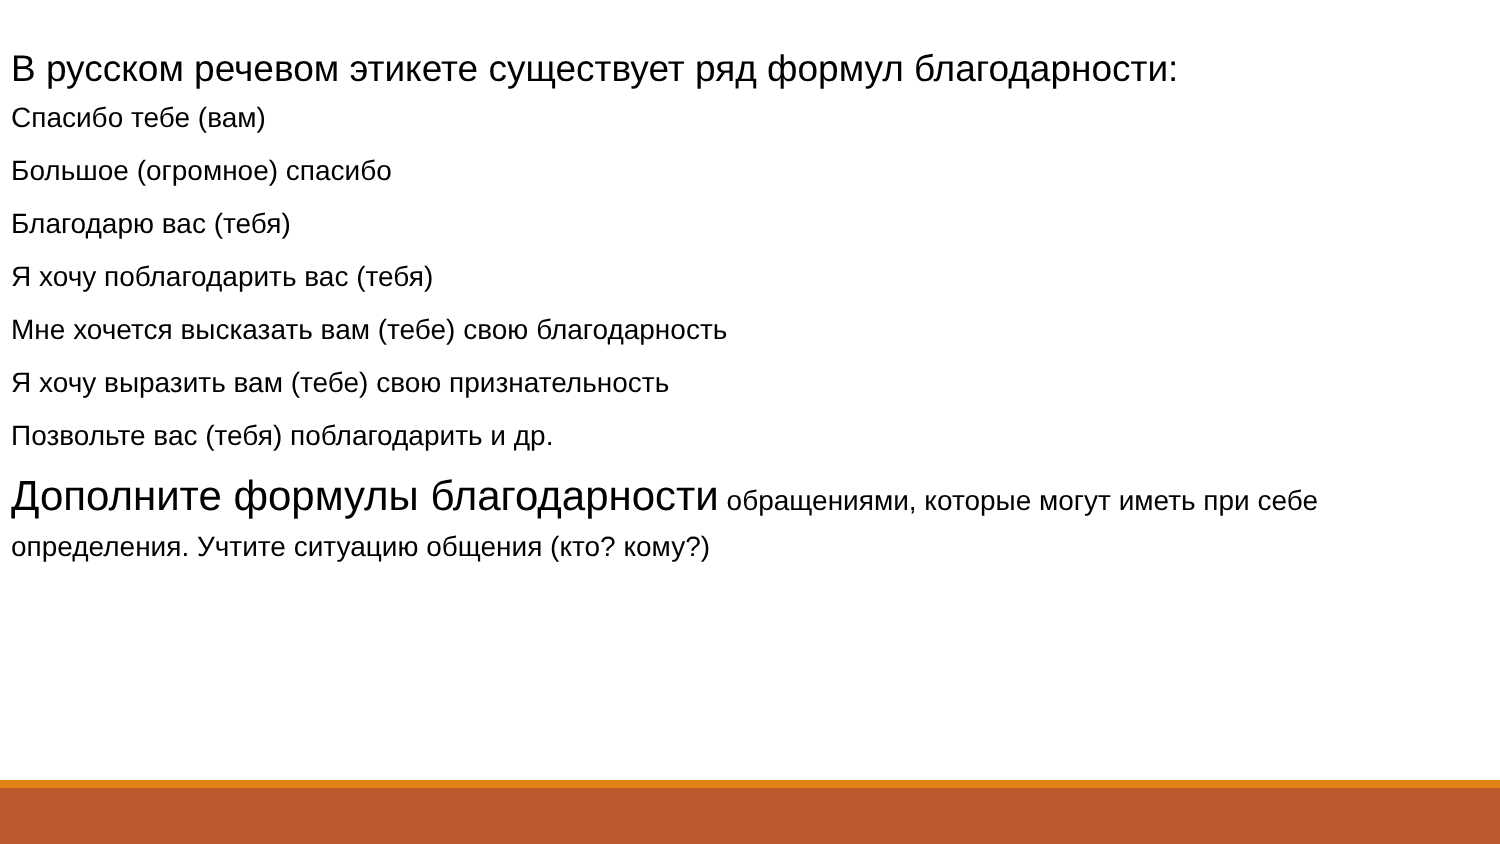В русском речевом этикете существует ряд формул благодарности:
Спасибо тебе (вам)
Большое (огромное) спасибо
Благодарю вас (тебя)
Я хочу поблагодарить вас (тебя)
Мне хочется высказать вам (тебе) свою благодарность
Я хочу выразить вам (тебе) свою признательность
Позвольте вас (тебя) поблагодарить и др.
Дополните формулы благодарности обращениями, которые могут иметь при себе определения. Учтите ситуацию общения (кто? кому?)